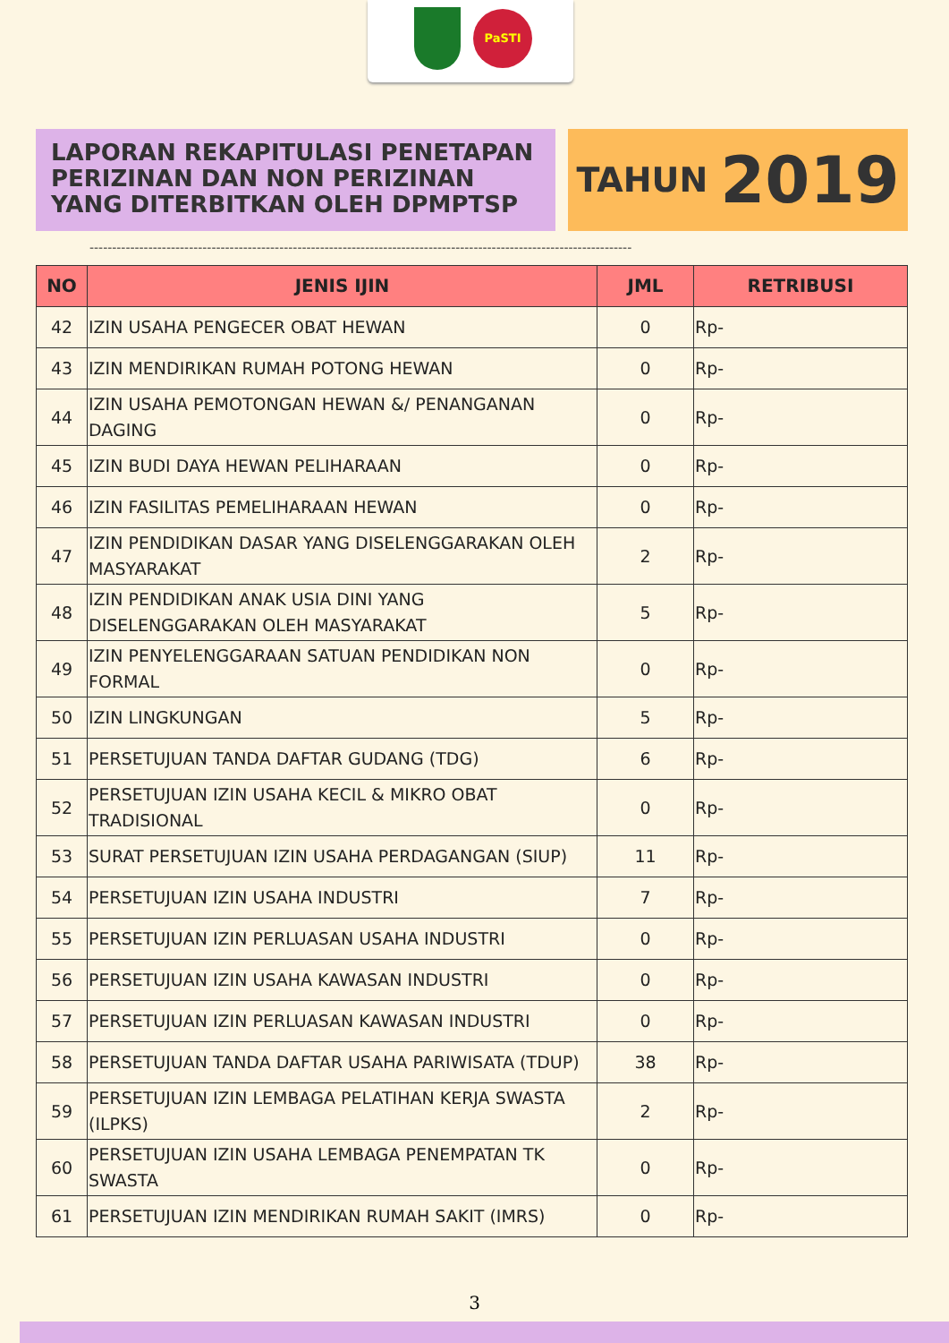PaSTI
LAPORAN REKAPITULASI PENETAPAN
PERIZINAN DAN NON PERIZINAN
YANG DITERBITKAN OLEH DPMPTSP
TAHUN 2019
------------------------------------------------------------------------------------------------------------------------
| NO | JENIS IJIN | JML | RETRIBUSI |
| --- | --- | --- | --- |
| 42 | IZIN USAHA PENGECER OBAT HEWAN | 0 | Rp- |
| 43 | IZIN MENDIRIKAN RUMAH POTONG HEWAN | 0 | Rp- |
| 44 | IZIN USAHA PEMOTONGAN HEWAN &/ PENANGANAN DAGING | 0 | Rp- |
| 45 | IZIN BUDI DAYA HEWAN PELIHARAAN | 0 | Rp- |
| 46 | IZIN FASILITAS PEMELIHARAAN HEWAN | 0 | Rp- |
| 47 | IZIN PENDIDIKAN DASAR YANG DISELENGGARAKAN OLEH MASYARAKAT | 2 | Rp- |
| 48 | IZIN PENDIDIKAN ANAK USIA DINI YANG DISELENGGARAKAN OLEH MASYARAKAT | 5 | Rp- |
| 49 | IZIN PENYELENGGARAAN SATUAN PENDIDIKAN NON FORMAL | 0 | Rp- |
| 50 | IZIN LINGKUNGAN | 5 | Rp- |
| 51 | PERSETUJUAN TANDA DAFTAR GUDANG (TDG) | 6 | Rp- |
| 52 | PERSETUJUAN IZIN USAHA KECIL & MIKRO OBAT TRADISIONAL | 0 | Rp- |
| 53 | SURAT PERSETUJUAN IZIN USAHA PERDAGANGAN (SIUP) | 11 | Rp- |
| 54 | PERSETUJUAN IZIN USAHA INDUSTRI | 7 | Rp- |
| 55 | PERSETUJUAN IZIN PERLUASAN USAHA INDUSTRI | 0 | Rp- |
| 56 | PERSETUJUAN IZIN USAHA KAWASAN INDUSTRI | 0 | Rp- |
| 57 | PERSETUJUAN IZIN PERLUASAN KAWASAN INDUSTRI | 0 | Rp- |
| 58 | PERSETUJUAN TANDA DAFTAR USAHA PARIWISATA (TDUP) | 38 | Rp- |
| 59 | PERSETUJUAN IZIN LEMBAGA PELATIHAN KERJA SWASTA (ILPKS) | 2 | Rp- |
| 60 | PERSETUJUAN IZIN USAHA LEMBAGA PENEMPATAN TK SWASTA | 0 | Rp- |
| 61 | PERSETUJUAN IZIN MENDIRIKAN RUMAH SAKIT (IMRS) | 0 | Rp- |
3